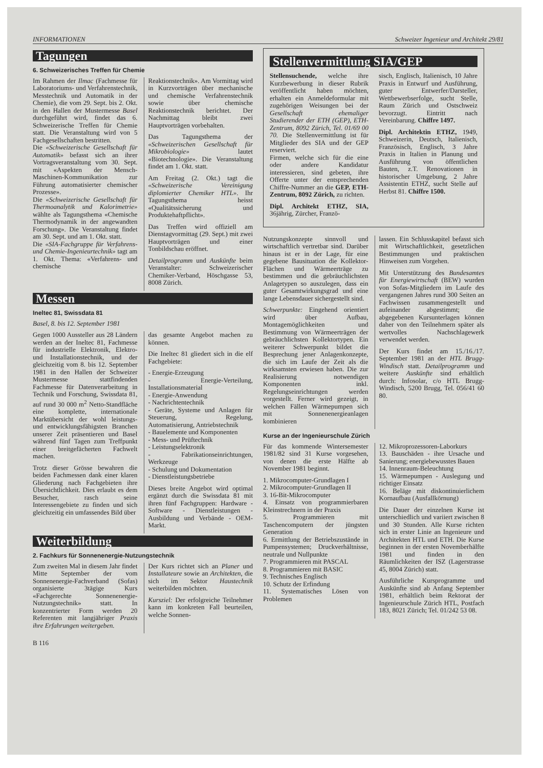INFORMATIONEN Schweizer Ingenieur und Architekt 29/81
Tagungen
6. Schweizerisches Treffen für Chemie
Im Rahmen der Ilmac (Fachmesse für Laboratoriums- und Verfahrenstechnik, Messtechnik und Automatik in der Chemie), die vom 29. Sept. bis 2. Okt. in den Hallen der Mustermesse Basel durchgeführt wird, findet das 6. Schweizerische Treffen für Chemie statt. Die Veranstaltung wird von 5 Fachgesellschaften bestritten.
Die «Schweizerische Gesellschaft für Automatik» befasst sich an ihrer Vortragsveranstaltung vom 30. Sept. mit «Aspekten der Mensch-Maschinen-Kommunikation zur Führung automatisierter chemischer Prozesse».
Die «Schweizerische Gesellschaft für Thermoanalytik und Kalorimetrie» wählte als Tagungsthema «Chemische Thermodynamik in der angewandten Forschung». Die Veranstaltung findet am 30. Sept. und am 1. Okt. statt.
Die «SIA-Fachgruppe für Verfahrens- und Chemie-Ingenieurtechnik» tagt am 1. Okt. Thema: «Verfahrens- und chemische
Reaktionstechnik». Am Vormittag wird in Kurzvorträgen über mechanische und chemische Verfahrenstechnik sowie über chemische Reaktionstechnik berichtet. Der Nachmittag bleibt zwei Hauptvorträgen vorbehalten.
Das Tagungsthema der «Schweizerischen Gesellschaft für Mikrobiologie» lautet «Biotechnologie». Die Veranstaltung findet am 1. Okt. statt.
Am Freitag (2. Okt.) tagt die «Schweizerische Vereinigung diplomierter Chemiker HTL». Ihr Tagungsthema heisst «Qualitätssicherung und Produktehaftpflicht».
Das Treffen wird offiziell am Dienstagvormittag (29. Sept.) mit zwei Hauptvorträgen und einer Tonbildschau eröffnet.
Detailprogramm und Auskünfte beim Veranstalter: Schweizerischer Chemiker-Verband, Höschgasse 53, 8008 Zürich.
Messen
Ineltec 81, Swissdata 81
Basel, 8. bis 12. September 1981
Gegen 1000 Aussteller aus 28 Ländern werden an der Ineltec 81, Fachmesse für industrielle Elektronik, Elektro- und Installationstechnik, und der gleichzeitig vom 8. bis 12. September 1981 in den Hallen der Schweizer Mustermesse stattfindenden Fachmesse für Datenverarbeitung in Technik und Forschung, Swissdata 81, auf rund 30 000 m<sup>2</sup> Netto-Standfläche eine komplette, internationale Marktübersicht der wohl leistungs- und entwicklungsfähigsten Branchen unserer Zeit präsentieren und Basel während fünf Tagen zum Treffpunkt einer breitgefächerten Fachwelt machen.
Trotz dieser Grösse bewahren die beiden Fachmessen dank einer klaren Gliederung nach Fachgebieten ihre Übersichtlichkeit. Dies erlaubt es dem Besucher, rasch seine Interessengebiete zu finden und sich gleichzeitig ein umfassendes Bild über
das gesamte Angebot machen zu können.
Die Ineltec 81 gliedert sich in die elf Fachgebiete:
- Energie-Erzeugung
- Energie-Verteilung, Installationsmaterial
- Energie-Anwendung
- Nachrichtentechnik
- Geräte, Systeme und Anlagen für Steuerung, Regelung, Automatisierung, Antriebstechnik
- Bauelemente und Komponenten
- Mess- und Prüftechnik
- Leistungselektronik
- Fabrikationseinrichtungen, Werkzeuge
- Schulung und Dokumentation
- Dienstleistungsbetriebe
Dieses breite Angebot wird optimal ergänzt durch die Swissdata 81 mit ihren fünf Fachgruppen: Hardware - Software - Dienstleistungen - Ausbildung und Verbände - OEM-Markt.
Weiterbildung
2. Fachkurs für Sonnenenergie-Nutzungstechnik
Zum zweiten Mal in diesem Jahr findet Mitte September der vom Sonnenenergie-Fachverband (Sofas) organisierte 3tägige Kurs «Fachgerechte Sonnenenergie-Nutzungstechnik» statt. In konzentrierter Form werden 20 Referenten mit langjähriger Praxis ihre Erfahrungen weitergeben.
Der Kurs richtet sich an Planer und Installateure sowie an Architekten, die sich im Sektor Haustechnik weiterbilden möchten.
Kursziel: Der erfolgreiche Teilnehmer kann im konkreten Fall beurteilen, welche Sonnen-
B 116
Stellenvermittlung SIA/GEP
Stellensuchende, welche ihre Kurzbewerbung in dieser Rubrik veröffentlicht haben möchten, erhalten ein Anmeldeformular mit zugehörigen Weisungen bei der Gesellschaft ehemaliger Studierender der ETH (GEP), ETH-Zentrum, 8092 Zürich, Tel. 01/69 00 70. Die Stellenvermittlung ist für Mitglieder des SIA und der GEP reserviert.
Firmen, welche sich für die eine oder andere Kandidatur interessieren, sind gebeten, ihre Offerte unter der entsprechenden Chiffre-Nummer an die GEP, ETH-Zentrum, 8092 Zürich, zu richten.
Dipl. Architekt ETHZ, SIA, 36jährig, Zürcher, Franzö-
sisch, Englisch, Italienisch, 10 Jahre Praxis in Entwurf und Ausführung, guter Entwerfer/Darsteller, Wettbewerbserfolge, sucht Stelle, Raum Zürich und Ostschweiz bevorzugt. Eintritt nach Vereinbarung. Chiffre 1497.
Dipl. Architektin ETHZ, 1949, Schweizerin, Deutsch, Italienisch, Französisch, Englisch, 3 Jahre Praxis in Italien in Planung und Ausführung von öffentlichen Bauten, z.T. Renovationen in historischer Umgebung, 2 Jahre Assistentin ETHZ, sucht Stelle auf Herbst 81. Chiffre 1500.
Nutzungskonzepte sinnvoll und wirtschaftlich vertretbar sind. Darüber hinaus ist er in der Lage, für eine gegebene Bausituation die Kollektor-Flächen und Wärmeerträge zu bestimmen und die gebräuchlichsten Anlagetypen so auszulegen, dass ein guter Gesamtwirkungsgrad und eine lange Lebensdauer sichergestellt sind.
Schwerpunkte: Eingehend orientiert wird über Aufbau, Montagemöglichkeiten und Bestimmung von Wärmeerträgen der gebräuchlichsten Kollektortypen. Ein weiterer Schwerpunkt bildet die Besprechung jener Anlagenkonzepte, die sich im Laufe der Zeit als die wirksamsten erwiesen haben. Die zur Realisierung notwendigen Komponenten inkl. Regelungseinrichtungen werden vorgestellt. Ferner wird gezeigt, in welchen Fällen Wärmepumpen sich mit Sonnenenergieanlagen kombinieren
lassen. Ein Schlusskapitel befasst sich mit Wirtschaftlichkeit, gesetzlichen Bestimmungen und praktischen Hinweisen zum Vorgehen.
Mit Unterstützung des Bundesamtes für Energiewirtschaft (BEW) wurden von Sofas-Mitgliedern im Laufe des vergangenen Jahres rund 300 Seiten an Fachwissen zusammengestellt und aufeinander abgestimmt; die abgegebenen Kursunterlagen können daher von den Teilnehmern später als wertvolles Nachschlagewerk verwendet werden.
Der Kurs findet am 15./16./17. September 1981 an der HTL Brugg-Windisch statt. Detailprogramm und weitere Auskünfte sind erhältlich durch: Infosolar, c/o HTL Brugg-Windisch, 5200 Brugg, Tel. 056/41 60 80.
Kurse an der Ingenieurschule Zürich
Für das kommende Wintersemester 1981/82 sind 31 Kurse vorgesehen, von denen die erste Hälfte ab November 1981 beginnt.
1. Mikrocomputer-Grundlagen I
2. Mikrocomputer-Grundlagen II
3. 16-Bit-Mikrocomputer
4. Einsatz von programmierbaren Kleinstrechnern in der Praxis
5. Programmieren mit Taschencomputern der jüngsten Generation
6. Ermittlung der Betriebszustände in Pumpensystemen; Druckverhältnisse, neutrale und Nullpunkte
7. Programmieren mit PASCAL
8. Programmieren mit BASIC
9. Technisches Englisch
10. Schutz der Erfindung
11. Systematisches Lösen von Problemen
12. Mikroprozessoren-Laborkurs
13. Bauschäden - ihre Ursache und Sanierung; energiebewusstes Bauen
14. Innenraum-Beleuchtung
15. Wärmepumpen - Auslegung und richtiger Einsatz
16. Beläge mit diskontinuierlichem Kornaufbau (Ausfallkörnung)
Die Dauer der einzelnen Kurse ist unterschiedlich und variiert zwischen 8 und 30 Stunden. Alle Kurse richten sich in erster Linie an Ingenieure und Architekten HTL und ETH. Die Kurse beginnen in der ersten Novemberhälfte 1981 und finden in den Räumlichkeiten der ISZ (Lagerstrasse 45, 8004 Zürich) statt.
Ausführliche Kursprogramme und Auskünfte sind ab Anfang September 1981, erhältlich beim Rektorat der Ingenieurschule Zürich HTL, Postfach 183, 8021 Zürich; Tel. 01/242 53 08.